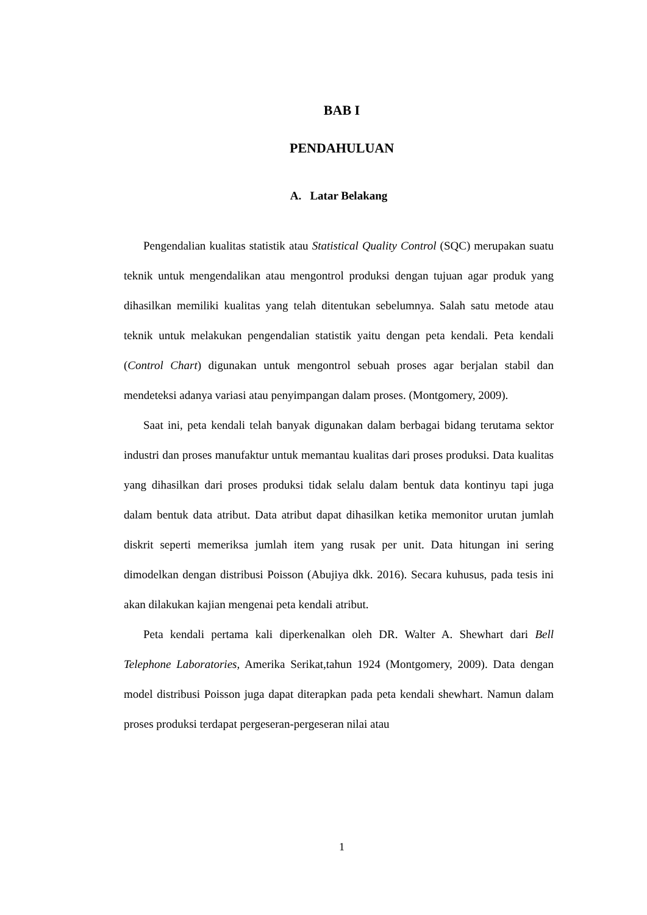BAB I
PENDAHULUAN
A. Latar Belakang
Pengendalian kualitas statistik atau Statistical Quality Control (SQC) merupakan suatu teknik untuk mengendalikan atau mengontrol produksi dengan tujuan agar produk yang dihasilkan memiliki kualitas yang telah ditentukan sebelumnya. Salah satu metode atau teknik untuk melakukan pengendalian statistik yaitu dengan peta kendali. Peta kendali (Control Chart) digunakan untuk mengontrol sebuah proses agar berjalan stabil dan mendeteksi adanya variasi atau penyimpangan dalam proses. (Montgomery, 2009).
Saat ini, peta kendali telah banyak digunakan dalam berbagai bidang terutama sektor industri dan proses manufaktur untuk memantau kualitas dari proses produksi. Data kualitas yang dihasilkan dari proses produksi tidak selalu dalam bentuk data kontinyu tapi juga dalam bentuk data atribut. Data atribut dapat dihasilkan ketika memonitor urutan jumlah diskrit seperti memeriksa jumlah item yang rusak per unit. Data hitungan ini sering dimodelkan dengan distribusi Poisson (Abujiya dkk. 2016). Secara kuhusus, pada tesis ini akan dilakukan kajian mengenai peta kendali atribut.
Peta kendali pertama kali diperkenalkan oleh DR. Walter A. Shewhart dari Bell Telephone Laboratories, Amerika Serikat,tahun 1924 (Montgomery, 2009). Data dengan model distribusi Poisson juga dapat diterapkan pada peta kendali shewhart. Namun dalam proses produksi terdapat pergeseran-pergeseran nilai atau
1